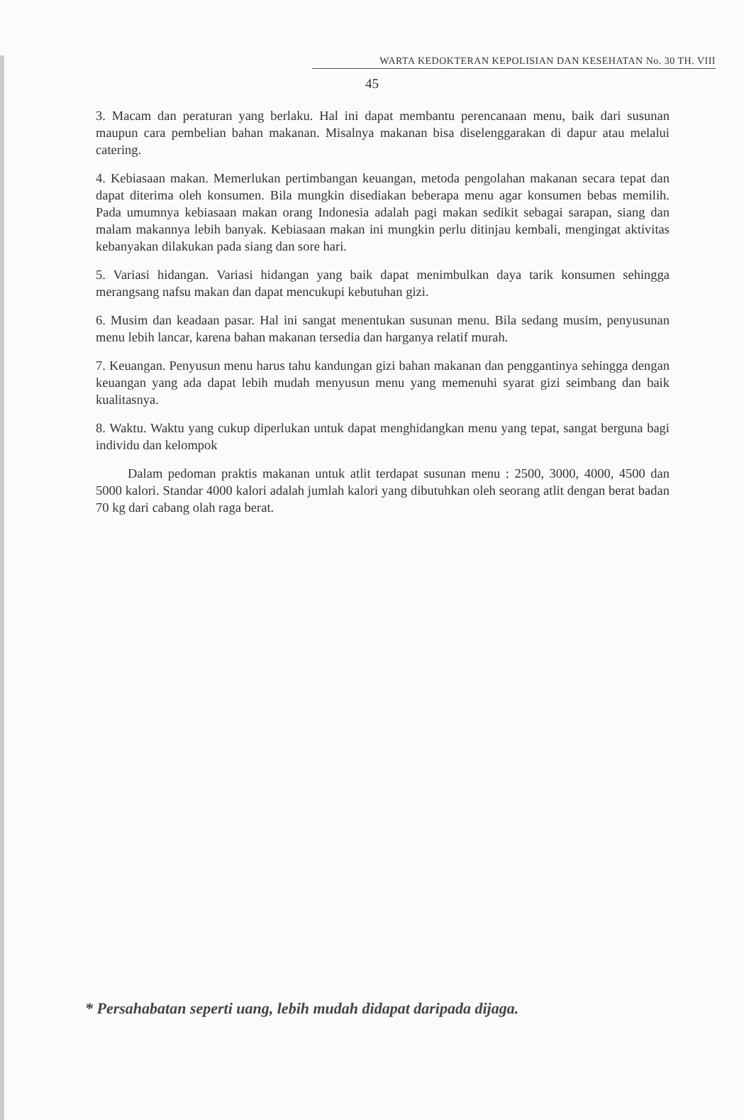WARTA KEDOKTERAN KEPOLISIAN DAN KESEHATAN No. 30 TH. VIII
45
3. Macam dan peraturan yang berlaku. Hal ini dapat membantu perencanaan menu, baik dari susunan maupun cara pembelian bahan makanan. Misalnya makanan bisa diselenggarakan di dapur atau melalui catering.
4. Kebiasaan makan. Memerlukan pertimbangan keuangan, metoda pengolahan makanan secara tepat dan dapat diterima oleh konsumen. Bila mungkin disediakan beberapa menu agar konsumen bebas memilih. Pada umumnya kebiasaan makan orang Indonesia adalah pagi makan sedikit sebagai sarapan, siang dan malam makannya lebih banyak. Kebiasaan makan ini mungkin perlu ditinjau kembali, mengingat aktivitas kebanyakan dilakukan pada siang dan sore hari.
5. Variasi hidangan. Variasi hidangan yang baik dapat menimbulkan daya tarik konsumen sehingga merangsang nafsu makan dan dapat mencukupi kebutuhan gizi.
6. Musim dan keadaan pasar. Hal ini sangat menentukan susunan menu. Bila sedang musim, penyusunan menu lebih lancar, karena bahan makanan tersedia dan harganya relatif murah.
7. Keuangan. Penyusun menu harus tahu kandungan gizi bahan makanan dan penggantinya sehingga dengan keuangan yang ada dapat lebih mudah menyusun menu yang memenuhi syarat gizi seimbang dan baik kualitasnya.
8. Waktu. Waktu yang cukup diperlukan untuk dapat menghidangkan menu yang tepat, sangat berguna bagi individu dan kelompok
Dalam pedoman praktis makanan untuk atlit terdapat susunan menu : 2500, 3000, 4000, 4500 dan 5000 kalori. Standar 4000 kalori adalah jumlah kalori yang dibutuhkan oleh seorang atlit dengan berat badan 70 kg dari cabang olah raga berat.
* Persahabatan seperti uang, lebih mudah didapat daripada dijaga.